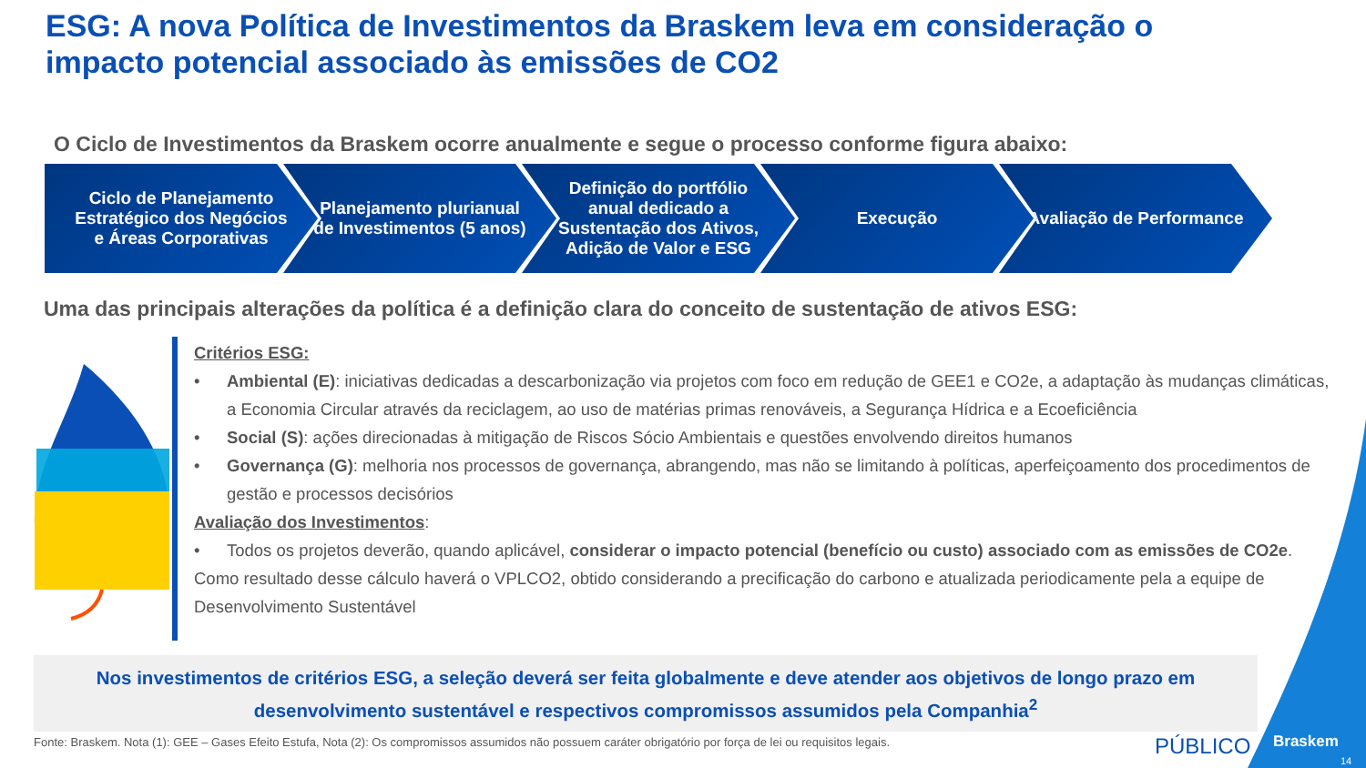ESG: A nova Política de Investimentos da Braskem leva em consideração o impacto potencial associado às emissões de CO2
O Ciclo de Investimentos da Braskem ocorre anualmente e segue o processo conforme figura abaixo:
Ciclo de Planejamento Estratégico dos Negócios e Áreas Corporativas
Planejamento plurianual de Investimentos (5 anos)
Definição do portfólio anual dedicado a Sustentação dos Ativos, Adição de Valor e ESG
Execução Avaliação de Performance
Uma das principais alterações da política é a definição clara do conceito de sustentação de ativos ESG:
Critérios ESG:
• Ambiental (E): iniciativas dedicadas a descarbonização via projetos com foco em redução de GEE1 e CO2e, a adaptação às mudanças climáticas, a Economia Circular através da reciclagem, ao uso de matérias primas renováveis, a Segurança Hídrica e a Ecoeficiência
• Social (S): ações direcionadas à mitigação de Riscos Sócio Ambientais e questões envolvendo direitos humanos
• Governança (G): melhoria nos processos de governança, abrangendo, mas não se limitando à políticas, aperfeiçoamento dos procedimentos de gestão e processos decisórios
Avaliação dos Investimentos:
• Todos os projetos deverão, quando aplicável, considerar o impacto potencial (benefício ou custo) associado com as emissões de CO2e.
Como resultado desse cálculo haverá o VPLCO2, obtido considerando a precificação do carbono e atualizada periodicamente pela a equipe de Desenvolvimento Sustentável
Nos investimentos de critérios ESG, a seleção deverá ser feita globalmente e deve atender aos objetivos de longo prazo em desenvolvimento sustentável e respectivos compromissos assumidos pela Companhia<sup>2</sup>
Fonte: Braskem. Nota (1): GEE – Gases Efeito Estufa, Nota (2): Os compromissos assumidos não possuem caráter obrigatório por força de lei ou requisitos legais.
PÚBLICO Braskem
14